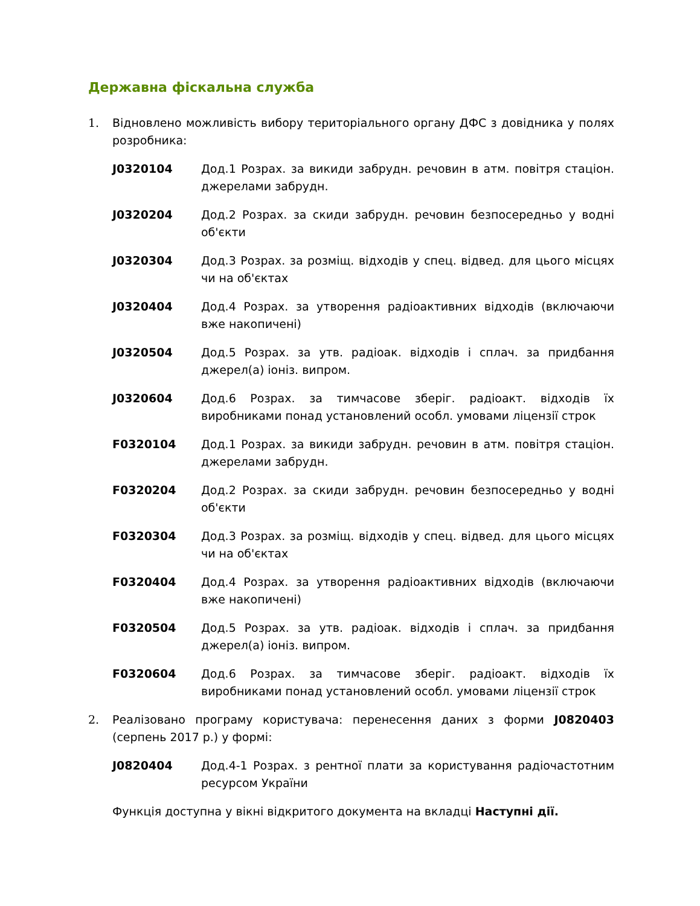Державна фіскальна служба
1. Відновлено можливість вибору територіального органу ДФС з довідника у полях розробника:
J0320104 Дод.1 Розрах. за викиди забрудн. речовин в атм. повітря стаціон. джерелами забрудн.
J0320204 Дод.2 Розрах. за скиди забрудн. речовин безпосередньо у водні об'єкти
J0320304 Дод.3 Розрах. за розміщ. відходів у спец. відвед. для цього місцях чи на об'єктах
J0320404 Дод.4 Розрах. за утворення радіоактивних відходів (включаючи вже накопичені)
J0320504 Дод.5 Розрах. за утв. радіоак. відходів і сплач. за придбання джерел(а) іоніз. випром.
J0320604 Дод.6 Розрах. за тимчасове зберіг. радіоакт. відходів їх виробниками понад установлений особл. умовами ліцензії строк
F0320104 Дод.1 Розрах. за викиди забрудн. речовин в атм. повітря стаціон. джерелами забрудн.
F0320204 Дод.2 Розрах. за скиди забрудн. речовин безпосередньо у водні об'єкти
F0320304 Дод.3 Розрах. за розміщ. відходів у спец. відвед. для цього місцях чи на об'єктах
F0320404 Дод.4 Розрах. за утворення радіоактивних відходів (включаючи вже накопичені)
F0320504 Дод.5 Розрах. за утв. радіоак. відходів і сплач. за придбання джерел(а) іоніз. випром.
F0320604 Дод.6 Розрах. за тимчасове зберіг. радіоакт. відходів їх виробниками понад установлений особл. умовами ліцензії строк
2. Реалізовано програму користувача: перенесення даних з форми J0820403 (серпень 2017 р.) у формі:
J0820404 Дод.4-1 Розрах. з рентної плати за користування радіочастотним ресурсом України
Функція доступна у вікні відкритого документа на вкладці Наступні дії.